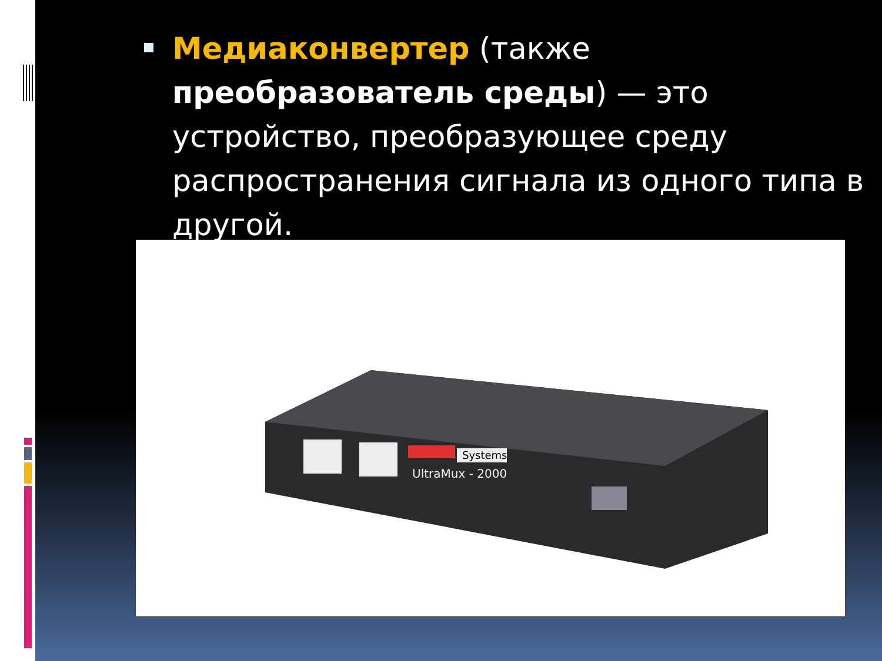Медиаконвертер (также преобразователь среды) — это устройство, преобразующее среду распространения сигнала из одного типа в другой.
Systems
UltraMux - 2000